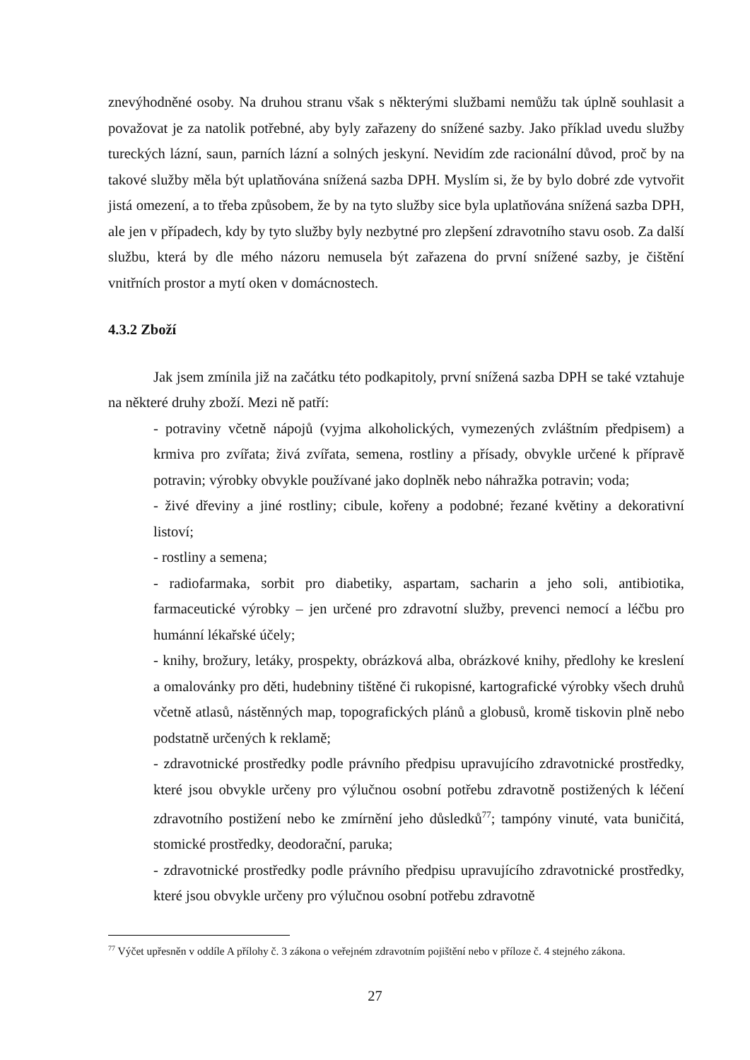znevýhodněné osoby. Na druhou stranu však s některými službami nemůžu tak úplně souhlasit a považovat je za natolik potřebné, aby byly zařazeny do snížené sazby. Jako příklad uvedu služby tureckých lázní, saun, parních lázní a solných jeskyní. Nevidím zde racionální důvod, proč by na takové služby měla být uplatňována snížená sazba DPH. Myslím si, že by bylo dobré zde vytvořit jistá omezení, a to třeba způsobem, že by na tyto služby sice byla uplatňována snížená sazba DPH, ale jen v případech, kdy by tyto služby byly nezbytné pro zlepšení zdravotního stavu osob. Za další službu, která by dle mého názoru nemusela být zařazena do první snížené sazby, je čištění vnitřních prostor a mytí oken v domácnostech.
4.3.2 Zboží
Jak jsem zmínila již na začátku této podkapitoly, první snížená sazba DPH se také vztahuje na některé druhy zboží. Mezi ně patří:
- potraviny včetně nápojů (vyjma alkoholických, vymezených zvláštním předpisem) a krmiva pro zvířata; živá zvířata, semena, rostliny a přísady, obvykle určené k přípravě potravin; výrobky obvykle používané jako doplněk nebo náhražka potravin; voda;
- živé dřeviny a jiné rostliny; cibule, kořeny a podobné; řezané květiny a dekorativní listoví;
- rostliny a semena;
- radiofarmaka, sorbit pro diabetiky, aspartam, sacharin a jeho soli, antibiotika, farmaceutické výrobky – jen určené pro zdravotní služby, prevenci nemocí a léčbu pro humánní lékařské účely;
- knihy, brožury, letáky, prospekty, obrázková alba, obrázkové knihy, předlohy ke kreslení a omalovánky pro děti, hudebniny tištěné či rukopisné, kartografické výrobky všech druhů včetně atlasů, nástěnných map, topografických plánů a globusů, kromě tiskovin plně nebo podstatně určených k reklamě;
- zdravotnické prostředky podle právního předpisu upravujícího zdravotnické prostředky, které jsou obvykle určeny pro výlučnou osobní potřebu zdravotně postižených k léčení zdravotního postižení nebo ke zmírnění jeho důsledků<sup>77</sup>; tampóny vinuté, vata buničitá, stomické prostředky, deodorační, paruka;
- zdravotnické prostředky podle právního předpisu upravujícího zdravotnické prostředky, které jsou obvykle určeny pro výlučnou osobní potřebu zdravotně
<sup>77</sup> Výčet upřesněn v oddíle A přílohy č. 3 zákona o veřejném zdravotním pojištění nebo v příloze č. 4 stejného zákona.
27